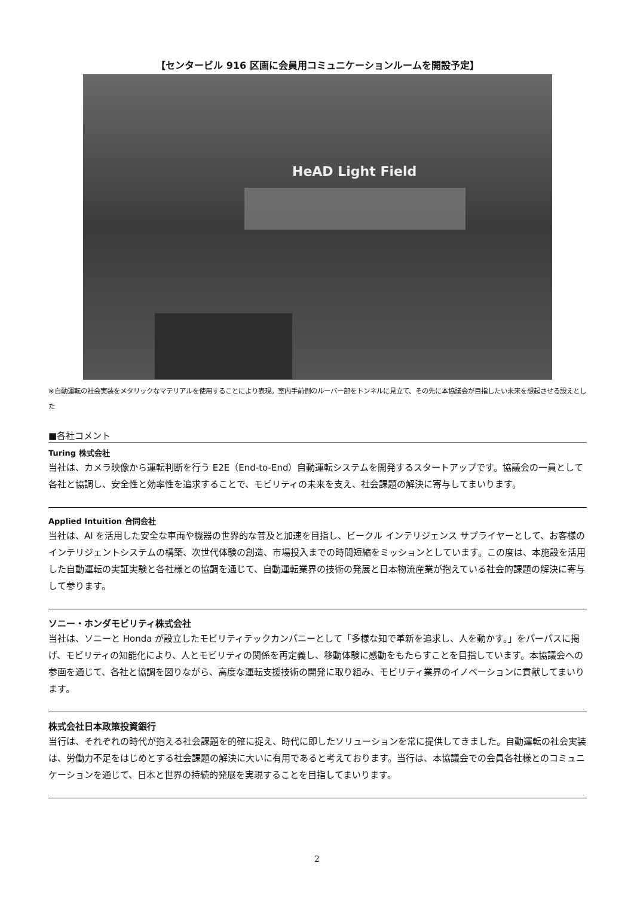【センタービル 916 区画に会員用コミュニケーションルームを開設予定】
HeAD Light Field
※自動運転の社会実装をメタリックなマテリアルを使用することにより表現。室内手前側のルーバー部をトンネルに見立て、その先に本協議会が目指したい未来を想起させる設えとした
■各社コメント
Turing 株式会社
当社は、カメラ映像から運転判断を行う E2E（End-to-End）自動運転システムを開発するスタートアップです。協議会の一員として各社と協調し、安全性と効率性を追求することで、モビリティの未来を支え、社会課題の解決に寄与してまいります。
Applied Intuition 合同会社
当社は、AI を活用した安全な車両や機器の世界的な普及と加速を目指し、ビークル インテリジェンス サプライヤーとして、お客様のインテリジェントシステムの構築、次世代体験の創造、市場投入までの時間短縮をミッションとしています。この度は、本施設を活用した自動運転の実証実験と各社様との協調を通じて、自動運転業界の技術の発展と日本物流産業が抱えている社会的課題の解決に寄与して参ります。
ソニー・ホンダモビリティ株式会社
当社は、ソニーと Honda が設立したモビリティテックカンパニーとして「多様な知で革新を追求し、人を動かす。」をパーパスに掲げ、モビリティの知能化により、人とモビリティの関係を再定義し、移動体験に感動をもたらすことを目指しています。本協議会への参画を通じて、各社と協調を図りながら、高度な運転支援技術の開発に取り組み、モビリティ業界のイノベーションに貢献してまいります。
株式会社日本政策投資銀行
当行は、それぞれの時代が抱える社会課題を的確に捉え、時代に即したソリューションを常に提供してきました。自動運転の社会実装は、労働力不足をはじめとする社会課題の解決に大いに有用であると考えております。当行は、本協議会での会員各社様とのコミュニケーションを通じて、日本と世界の持続的発展を実現することを目指してまいります。
2